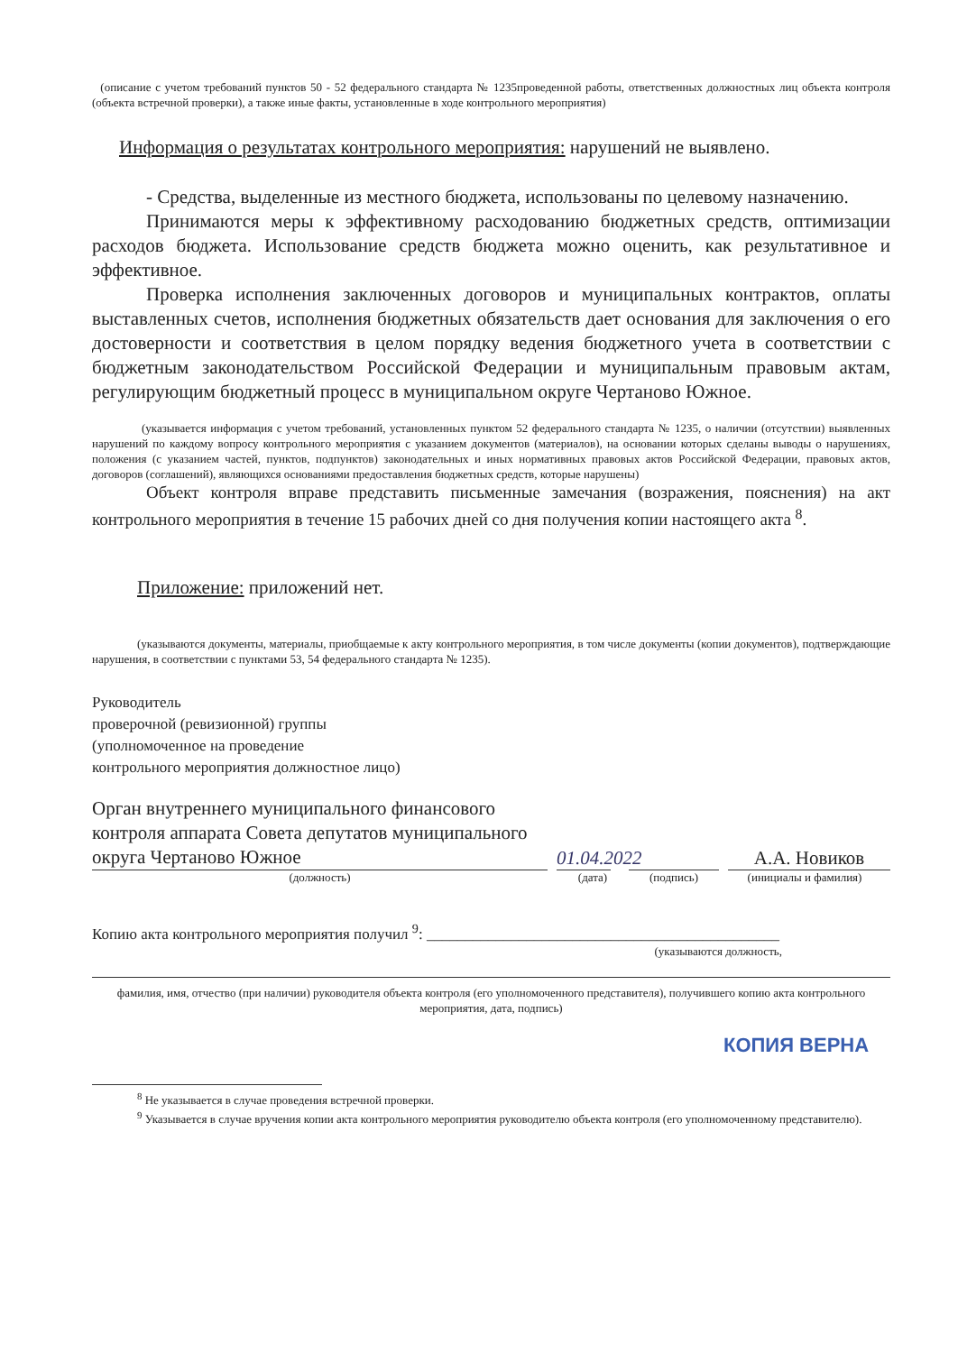(описание с учетом требований пунктов 50 - 52 федерального стандарта № 1235проведенной работы, ответственных должностных лиц объекта контроля (объекта встречной проверки), а также иные факты, установленные в ходе контрольного мероприятия)
Информация о результатах контрольного мероприятия: нарушений не выявлено.
- Средства, выделенные из местного бюджета, использованы по целевому назначению.
Принимаются меры к эффективному расходованию бюджетных средств, оптимизации расходов бюджета. Использование средств бюджета можно оценить, как результативное и эффективное.
Проверка исполнения заключенных договоров и муниципальных контрактов, оплаты выставленных счетов, исполнения бюджетных обязательств дает основания для заключения о его достоверности и соответствия в целом порядку ведения бюджетного учета в соответствии с бюджетным законодательством Российской Федерации и муниципальным правовым актам, регулирующим бюджетный процесс в муниципальном округе Чертаново Южное.
(указывается информация с учетом требований, установленных пунктом 52 федерального стандарта № 1235, о наличии (отсутствии) выявленных нарушений по каждому вопросу контрольного мероприятия с указанием документов (материалов), на основании которых сделаны выводы о нарушениях, положения (с указанием частей, пунктов, подпунктов) законодательных и иных нормативных правовых актов Российской Федерации, правовых актов, договоров (соглашений), являющихся основаниями предоставления бюджетных средств, которые нарушены)
Объект контроля вправе представить письменные замечания (возражения, пояснения) на акт контрольного мероприятия в течение 15 рабочих дней со дня получения копии настоящего акта <sup>8</sup>.
Приложение: приложений нет.
(указываются документы, материалы, приобщаемые к акту контрольного мероприятия, в том числе документы (копии документов), подтверждающие нарушения, в соответствии с пунктами 53, 54 федерального стандарта № 1235).
Руководитель
проверочной (ревизионной) группы
(уполномоченное на проведение
контрольного мероприятия должностное лицо)
Орган внутреннего муниципального финансового контроля аппарата Совета депутатов муниципального округа Чертаново Южное
01.04.2022
А.А. Новиков
(должность) (дата) (подпись) (инициалы и фамилия)
Копию акта контрольного мероприятия получил <sup>9</sup>: ______________________________________________
(указываются должность,
фамилия, имя, отчество (при наличии) руководителя объекта контроля (его уполномоченного представителя), получившего копию акта контрольного мероприятия, дата, подпись)
КОПИЯ ВЕРНА
<sup>8</sup> Не указывается в случае проведения встречной проверки.
<sup>9</sup> Указывается в случае вручения копии акта контрольного мероприятия руководителю объекта контроля (его уполномоченному представителю).